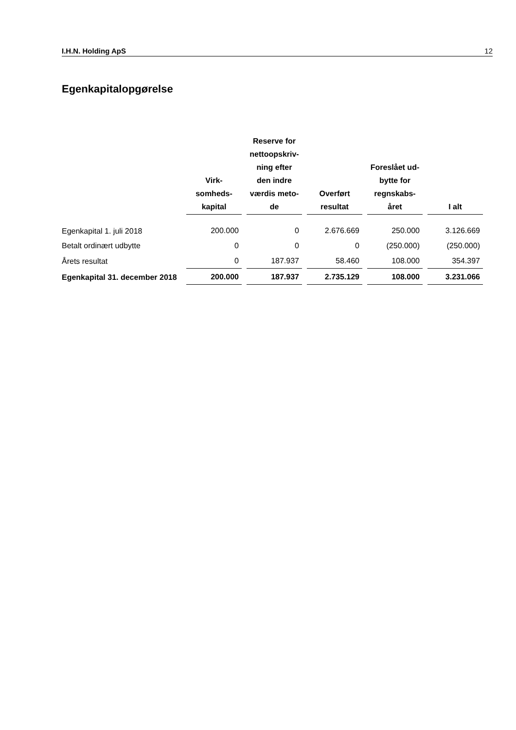I.H.N. Holding ApS 12
Egenkapitalopgørelse
| | Virk- somheds- kapital | Reserve for nettoopskriv- ning efter den indre værdis meto- de | Overført resultat | Foreslået ud- bytte for regnskabs- året | I alt |
| --- | --- | --- | --- | --- | --- |
| Egenkapital 1. juli 2018 | 200.000 | 0 | 2.676.669 | 250.000 | 3.126.669 |
| Betalt ordinært udbytte | 0 | 0 | 0 | (250.000) | (250.000) |
| Årets resultat | 0 | 187.937 | 58.460 | 108.000 | 354.397 |
| Egenkapital 31. december 2018 | 200.000 | 187.937 | 2.735.129 | 108.000 | 3.231.066 |